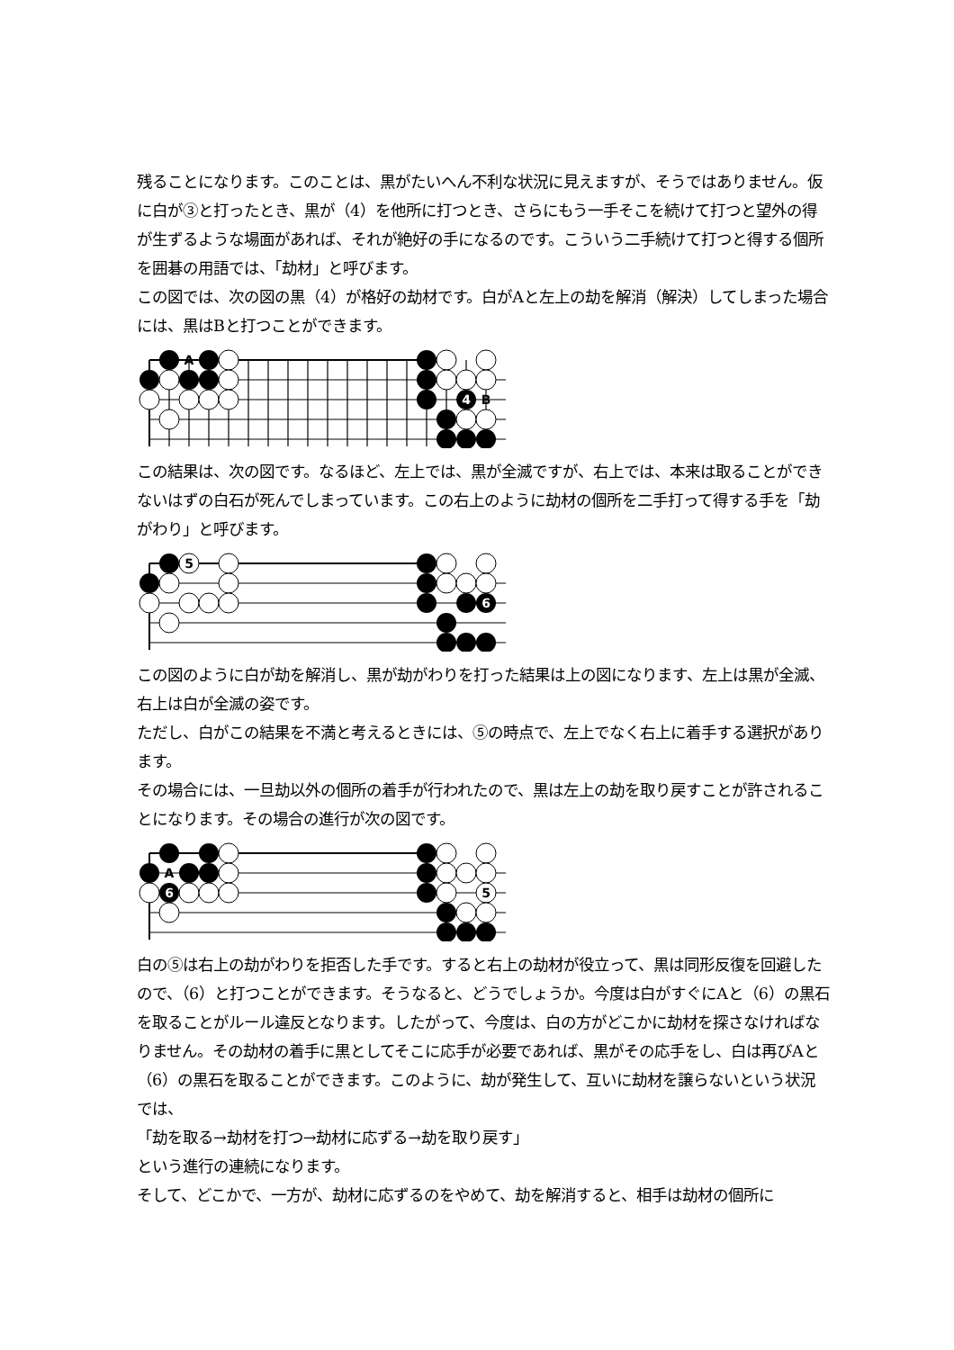残ることになります。このことは、黒がたいへん不利な状況に見えますが、そうではありません。仮に白が③と打ったとき、黒が（4）を他所に打つとき、さらにもう一手そこを続けて打つと望外の得が生ずるような場面があれば、それが絶好の手になるのです。こういう二手続けて打つと得する個所を囲碁の用語では、「劫材」と呼びます。
この図では、次の図の黒（4）が格好の劫材です。白がAと左上の劫を解消（解決）してしまった場合には、黒はBと打つことができます。
A
4
B
この結果は、次の図です。なるほど、左上では、黒が全滅ですが、右上では、本来は取ることができないはずの白石が死んでしまっています。この右上のように劫材の個所を二手打って得する手を「劫がわり」と呼びます。
5
6
この図のように白が劫を解消し、黒が劫がわりを打った結果は上の図になります、左上は黒が全滅、右上は白が全滅の姿です。
ただし、白がこの結果を不満と考えるときには、⑤の時点で、左上でなく右上に着手する選択があります。
その場合には、一旦劫以外の個所の着手が行われたので、黒は左上の劫を取り戻すことが許されることになります。その場合の進行が次の図です。
A
6
5
白の⑤は右上の劫がわりを拒否した手です。すると右上の劫材が役立って、黒は同形反復を回避したので、（6）と打つことができます。そうなると、どうでしょうか。今度は白がすぐにAと（6）の黒石を取ることがルール違反となります。したがって、今度は、白の方がどこかに劫材を探さなければなりません。その劫材の着手に黒としてそこに応手が必要であれば、黒がその応手をし、白は再びAと（6）の黒石を取ることができます。このように、劫が発生して、互いに劫材を譲らないという状況では、
「劫を取る→劫材を打つ→劫材に応ずる→劫を取り戻す」
という進行の連続になります。
そして、どこかで、一方が、劫材に応ずるのをやめて、劫を解消すると、相手は劫材の個所に